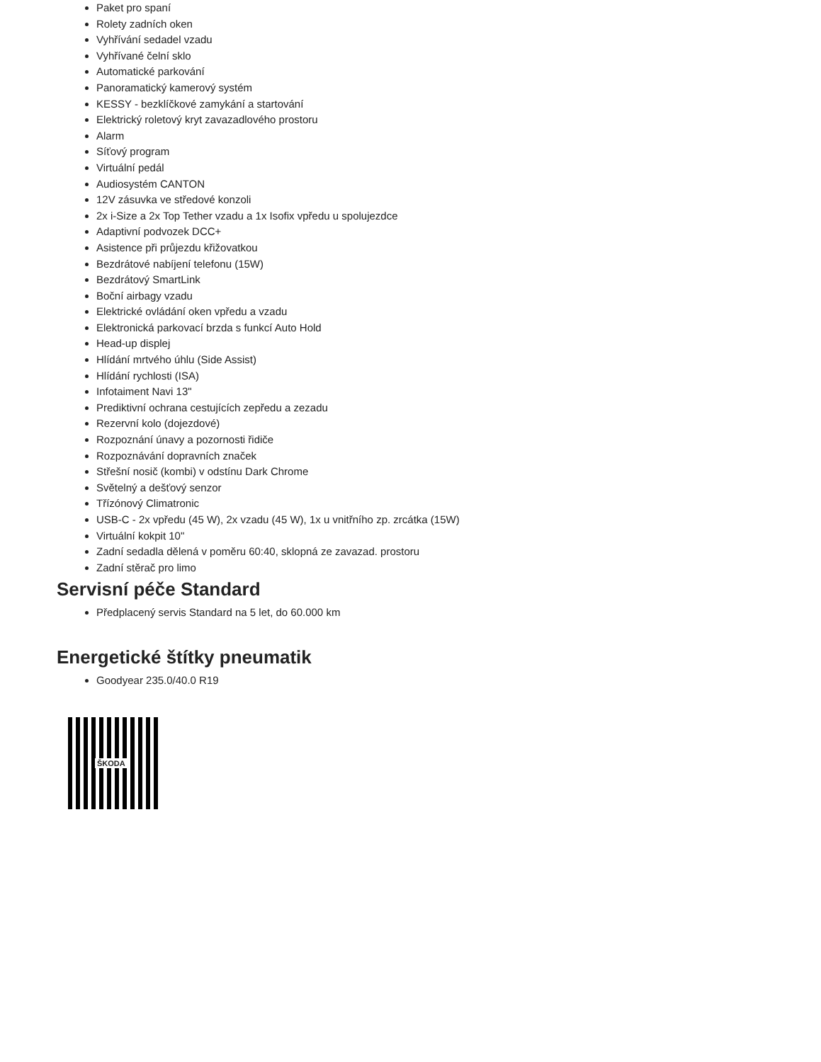Paket pro spaní
Rolety zadních oken
Vyhřívání sedadel vzadu
Vyhřívané čelní sklo
Automatické parkování
Panoramatický kamerový systém
KESSY - bezklíčkové zamykání a startování
Elektrický roletový kryt zavazadlového prostoru
Alarm
Síťový program
Virtuální pedál
Audiosystém CANTON
12V zásuvka ve středové konzoli
2x i-Size a 2x Top Tether vzadu a 1x Isofix vpředu u spolujezdce
Adaptivní podvozek DCC+
Asistence při průjezdu křižovatkou
Bezdrátové nabíjení telefonu (15W)
Bezdrátový SmartLink
Boční airbagy vzadu
Elektrické ovládání oken vpředu a vzadu
Elektronická parkovací brzda s funkcí Auto Hold
Head-up displej
Hlídání mrtvého úhlu (Side Assist)
Hlídání rychlosti (ISA)
Infotaiment Navi 13"
Prediktivní ochrana cestujících zepředu a zezadu
Rezervní kolo (dojezdové)
Rozpoznání únavy a pozornosti řidiče
Rozpoznávání dopravních značek
Střešní nosič (kombi) v odstínu Dark Chrome
Světelný a dešťový senzor
Třízónový Climatronic
USB-C - 2x vpředu (45 W), 2x vzadu (45 W), 1x u vnitřního zp. zrcátka (15W)
Virtuální kokpit 10"
Zadní sedadla dělená v poměru 60:40, sklopná ze zavazad. prostoru
Zadní stěrač pro limo
Servisní péče Standard
Předplacený servis Standard na 5 let, do 60.000 km
Energetické štítky pneumatik
Goodyear 235.0/40.0 R19
ŠKODA